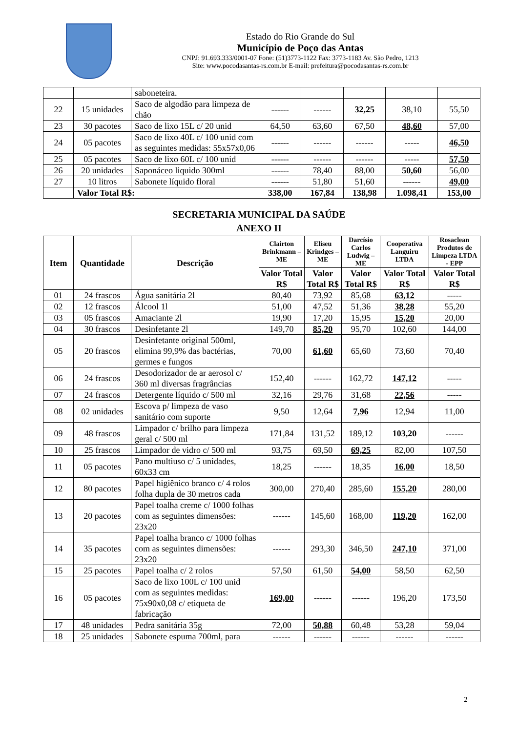Estado do Rio Grande do Sul
Município de Poço das Antas
CNPJ: 91.693.333/0001-07 Fone: (51)3773-1122 Fax: 3773-1183 Av. São Pedro, 1213
Site: www.pocodasantas-rs.com.br E-mail: prefeitura@pocodasantas-rs.com.br
| | | saboneteira. | | | | | |
| 22 | 15 unidades | Saco de algodão para limpeza de chão | ------ | ------ | 32,25 | 38,10 | 55,50 |
| 23 | 30 pacotes | Saco de lixo 15L c/ 20 unid | 64,50 | 63,60 | 67,50 | 48,60 | 57,00 |
| 24 | 05 pacotes | Saco de lixo 40L c/ 100 unid com as seguintes medidas: 55x57x0,06 | ------ | ------ | ------ | ----- | 46,50 |
| 25 | 05 pacotes | Saco de lixo 60L c/ 100 unid | ------ | ------ | ------ | ----- | 57,50 |
| 26 | 20 unidades | Saponáceo liquido 300ml | ------ | 78,40 | 88,00 | 50,60 | 56,00 |
| 27 | 10 litros | Sabonete líquido floral | ------ | 51,80 | 51,60 | ------ | 49,00 |
| | Valor Total R$: | | 338,00 | 167,84 | 138,98 | 1.098,41 | 153,00 |
SECRETARIA MUNICIPAL DA SAÚDE
ANEXO II
| Item | Quantidade | Descrição | Clairton Brinkmann – ME | Eliseu Krindges – ME | Darcísio Carlos Ludwig – ME | Cooperativa Languiru LTDA | Rosaclean Produtos de Limpeza LTDA - EPP |
| --- | --- | --- | --- | --- | --- | --- | --- |
| | | | Valor Total R$ | Valor Total R$ | Valor Total R$ | Valor Total R$ | Valor Total R$ |
| 01 | 24 frascos | Água sanitária 2l | 80,40 | 73,92 | 85,68 | 63,12 | ----- |
| 02 | 12 frascos | Álcool 1l | 51,00 | 47,52 | 51,36 | 38,28 | 55,20 |
| 03 | 05 frascos | Amaciante 2l | 19,90 | 17,20 | 15,95 | 15,20 | 20,00 |
| 04 | 30 frascos | Desinfetante 2l | 149,70 | 85,20 | 95,70 | 102,60 | 144,00 |
| 05 | 20 frascos | Desinfetante original 500ml, elimina 99,9% das bactérias, germes e fungos | 70,00 | 61,60 | 65,60 | 73,60 | 70,40 |
| 06 | 24 frascos | Desodorizador de ar aerosol c/ 360 ml diversas fragrâncias | 152,40 | ------ | 162,72 | 147,12 | ----- |
| 07 | 24 frascos | Detergente líquido c/ 500 ml | 32,16 | 29,76 | 31,68 | 22,56 | ----- |
| 08 | 02 unidades | Escova p/ limpeza de vaso sanitário com suporte | 9,50 | 12,64 | 7,96 | 12,94 | 11,00 |
| 09 | 48 frascos | Limpador c/ brilho para limpeza geral c/ 500 ml | 171,84 | 131,52 | 189,12 | 103,20 | ------ |
| 10 | 25 frascos | Limpador de vidro c/ 500 ml | 93,75 | 69,50 | 69,25 | 82,00 | 107,50 |
| 11 | 05 pacotes | Pano multiuso c/ 5 unidades, 60x33 cm | 18,25 | ------ | 18,35 | 16,00 | 18,50 |
| 12 | 80 pacotes | Papel higiênico branco c/ 4 rolos folha dupla de 30 metros cada | 300,00 | 270,40 | 285,60 | 155,20 | 280,00 |
| 13 | 20 pacotes | Papel toalha creme c/ 1000 folhas com as seguintes dimensões: 23x20 | ------ | 145,60 | 168,00 | 119,20 | 162,00 |
| 14 | 35 pacotes | Papel toalha branco c/ 1000 folhas com as seguintes dimensões: 23x20 | ------ | 293,30 | 346,50 | 247,10 | 371,00 |
| 15 | 25 pacotes | Papel toalha c/ 2 rolos | 57,50 | 61,50 | 54,00 | 58,50 | 62,50 |
| 16 | 05 pacotes | Saco de lixo 100L c/ 100 unid com as seguintes medidas: 75x90x0,08 c/ etiqueta de fabricação | 169,00 | ------ | ------ | 196,20 | 173,50 |
| 17 | 48 unidades | Pedra sanitária 35g | 72,00 | 50,88 | 60,48 | 53,28 | 59,04 |
| 18 | 25 unidades | Sabonete espuma 700ml, para | ------ | ------ | ------ | ------ | ------ |
2